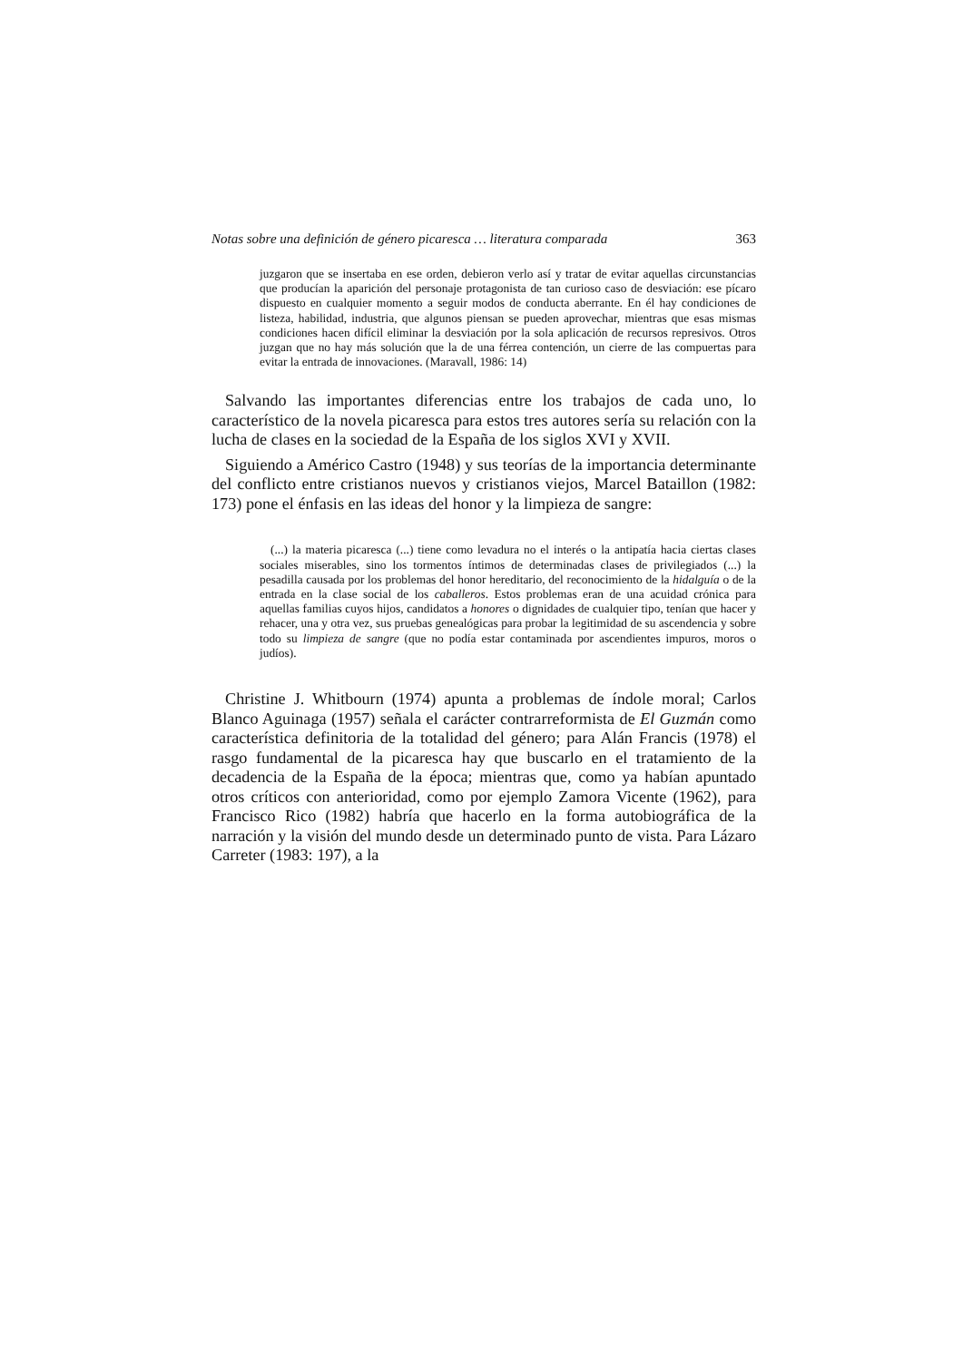Notas sobre una definición de género picaresca … literatura comparada 363
juzgaron que se insertaba en ese orden, debieron verlo así y tratar de evitar aquellas circunstancias que producían la aparición del personaje protagonista de tan curioso caso de desviación: ese pícaro dispuesto en cualquier momento a seguir modos de conducta aberrante. En él hay condiciones de listeza, habilidad, industria, que algunos piensan se pueden aprovechar, mientras que esas mismas condiciones hacen difícil eliminar la desviación por la sola aplicación de recursos represivos. Otros juzgan que no hay más solución que la de una férrea contención, un cierre de las compuertas para evitar la entrada de innovaciones. (Maravall, 1986: 14)
Salvando las importantes diferencias entre los trabajos de cada uno, lo característico de la novela picaresca para estos tres autores sería su relación con la lucha de clases en la sociedad de la España de los siglos XVI y XVII.
Siguiendo a Américo Castro (1948) y sus teorías de la importancia determinante del conflicto entre cristianos nuevos y cristianos viejos, Marcel Bataillon (1982: 173) pone el énfasis en las ideas del honor y la limpieza de sangre:
(...) la materia picaresca (...) tiene como levadura no el interés o la antipatía hacia ciertas clases sociales miserables, sino los tormentos íntimos de determinadas clases de privilegiados (...) la pesadilla causada por los problemas del honor hereditario, del reconocimiento de la hidalguía o de la entrada en la clase social de los caballeros. Estos problemas eran de una acuidad crónica para aquellas familias cuyos hijos, candidatos a honores o dignidades de cualquier tipo, tenían que hacer y rehacer, una y otra vez, sus pruebas genealógicas para probar la legitimidad de su ascendencia y sobre todo su limpieza de sangre (que no podía estar contaminada por ascendientes impuros, moros o judíos).
Christine J. Whitbourn (1974) apunta a problemas de índole moral; Carlos Blanco Aguinaga (1957) señala el carácter contrarreformista de El Guzmán como característica definitoria de la totalidad del género; para Alán Francis (1978) el rasgo fundamental de la picaresca hay que buscarlo en el tratamiento de la decadencia de la España de la época; mientras que, como ya habían apuntado otros críticos con anterioridad, como por ejemplo Zamora Vicente (1962), para Francisco Rico (1982) habría que hacerlo en la forma autobiográfica de la narración y la visión del mundo desde un determinado punto de vista. Para Lázaro Carreter (1983: 197), a la